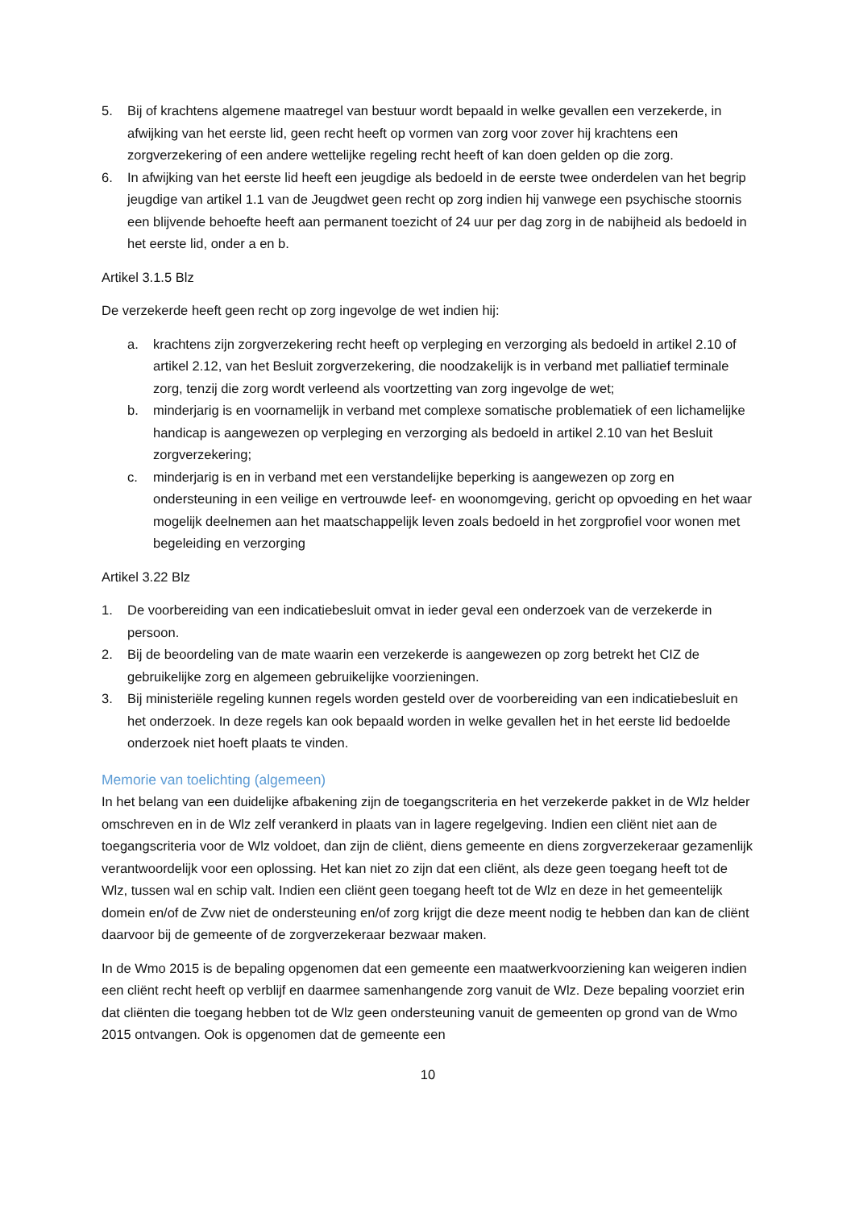5. Bij of krachtens algemene maatregel van bestuur wordt bepaald in welke gevallen een verzekerde, in afwijking van het eerste lid, geen recht heeft op vormen van zorg voor zover hij krachtens een zorgverzekering of een andere wettelijke regeling recht heeft of kan doen gelden op die zorg.
6. In afwijking van het eerste lid heeft een jeugdige als bedoeld in de eerste twee onderdelen van het begrip jeugdige van artikel 1.1 van de Jeugdwet geen recht op zorg indien hij vanwege een psychische stoornis een blijvende behoefte heeft aan permanent toezicht of 24 uur per dag zorg in de nabijheid als bedoeld in het eerste lid, onder a en b.
Artikel 3.1.5 Blz
De verzekerde heeft geen recht op zorg ingevolge de wet indien hij:
a. krachtens zijn zorgverzekering recht heeft op verpleging en verzorging als bedoeld in artikel 2.10 of artikel 2.12, van het Besluit zorgverzekering, die noodzakelijk is in verband met palliatief terminale zorg, tenzij die zorg wordt verleend als voortzetting van zorg ingevolge de wet;
b. minderjarig is en voornamelijk in verband met complexe somatische problematiek of een lichamelijke handicap is aangewezen op verpleging en verzorging als bedoeld in artikel 2.10 van het Besluit zorgverzekering;
c. minderjarig is en in verband met een verstandelijke beperking is aangewezen op zorg en ondersteuning in een veilige en vertrouwde leef- en woonomgeving, gericht op opvoeding en het waar mogelijk deelnemen aan het maatschappelijk leven zoals bedoeld in het zorgprofiel voor wonen met begeleiding en verzorging
Artikel 3.22 Blz
1. De voorbereiding van een indicatiebesluit omvat in ieder geval een onderzoek van de verzekerde in persoon.
2. Bij de beoordeling van de mate waarin een verzekerde is aangewezen op zorg betrekt het CIZ de gebruikelijke zorg en algemeen gebruikelijke voorzieningen.
3. Bij ministeriële regeling kunnen regels worden gesteld over de voorbereiding van een indicatiebesluit en het onderzoek. In deze regels kan ook bepaald worden in welke gevallen het in het eerste lid bedoelde onderzoek niet hoeft plaats te vinden.
Memorie van toelichting (algemeen)
In het belang van een duidelijke afbakening zijn de toegangscriteria en het verzekerde pakket in de Wlz helder omschreven en in de Wlz zelf verankerd in plaats van in lagere regelgeving. Indien een cliënt niet aan de toegangscriteria voor de Wlz voldoet, dan zijn de cliënt, diens gemeente en diens zorgverzekeraar gezamenlijk verantwoordelijk voor een oplossing. Het kan niet zo zijn dat een cliënt, als deze geen toegang heeft tot de Wlz, tussen wal en schip valt. Indien een cliënt geen toegang heeft tot de Wlz en deze in het gemeentelijk domein en/of de Zvw niet de ondersteuning en/of zorg krijgt die deze meent nodig te hebben dan kan de cliënt daarvoor bij de gemeente of de zorgverzekeraar bezwaar maken.
In de Wmo 2015 is de bepaling opgenomen dat een gemeente een maatwerkvoorziening kan weigeren indien een cliënt recht heeft op verblijf en daarmee samenhangende zorg vanuit de Wlz. Deze bepaling voorziet erin dat cliënten die toegang hebben tot de Wlz geen ondersteuning vanuit de gemeenten op grond van de Wmo 2015 ontvangen. Ook is opgenomen dat de gemeente een
10